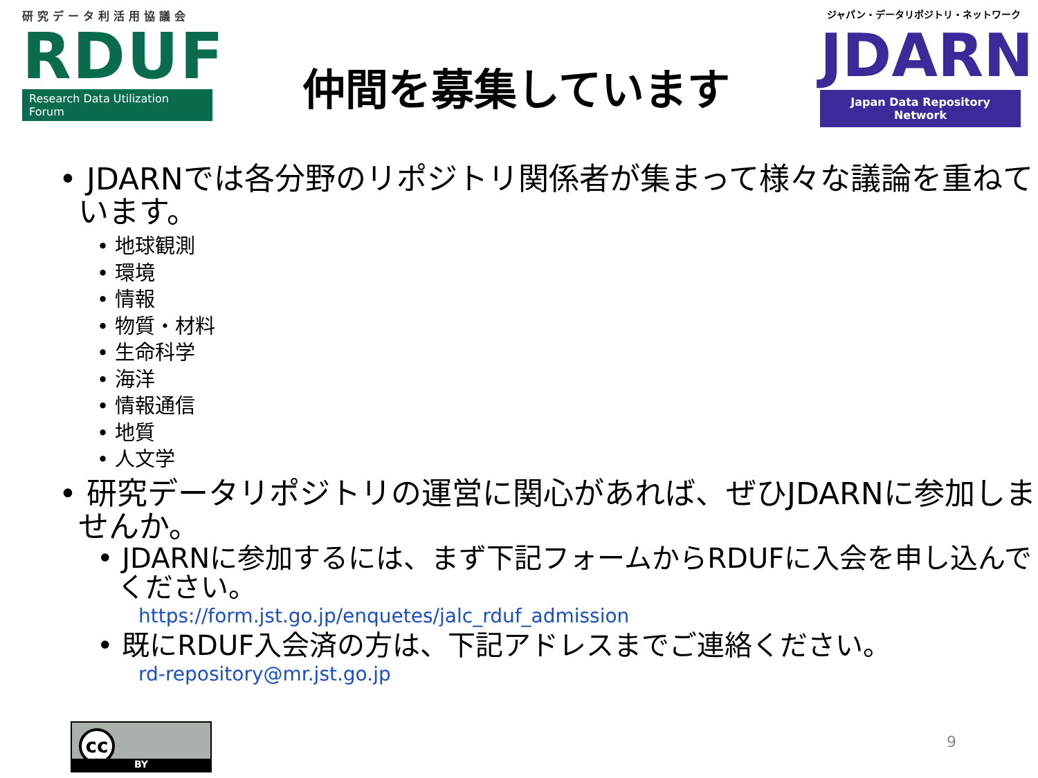研究データ利活用協議会
RDUF
Research Data Utilization Forum
仲間を募集しています
ジャパン・データリポジトリ・ネットワーク
JDARN
Japan Data Repository Network
• JDARNでは各分野のリポジトリ関係者が集まって様々な議論を重ねています。
• 地球観測
• 環境
• 情報
• 物質・材料
• 生命科学
• 海洋
• 情報通信
• 地質
• 人文学
• 研究データリポジトリの運営に関心があれば、ぜひJDARNに参加しませんか。
• JDARNに参加するには、まず下記フォームからRDUFに入会を申し込んでください。
https://form.jst.go.jp/enquetes/jalc_rduf_admission
• 既にRDUF入会済の方は、下記アドレスまでご連絡ください。
rd-repository@mr.jst.go.jp
cc
BY
9